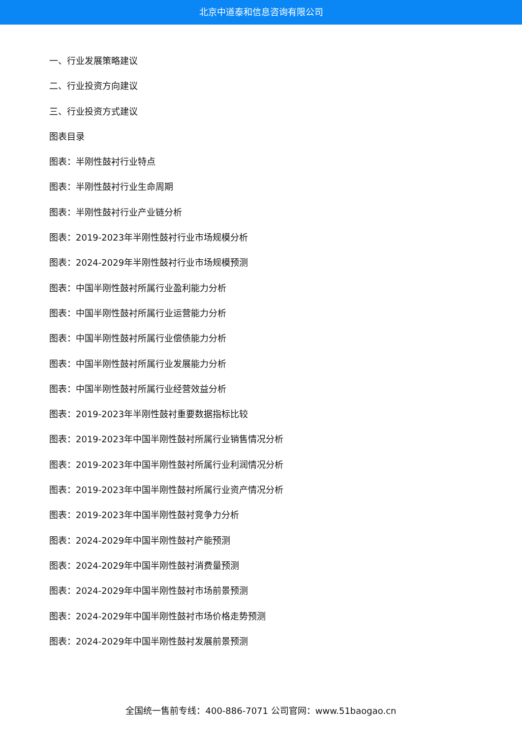北京中道泰和信息咨询有限公司
一、行业发展策略建议
二、行业投资方向建议
三、行业投资方式建议
图表目录
图表：半刚性鼓衬行业特点
图表：半刚性鼓衬行业生命周期
图表：半刚性鼓衬行业产业链分析
图表：2019-2023年半刚性鼓衬行业市场规模分析
图表：2024-2029年半刚性鼓衬行业市场规模预测
图表：中国半刚性鼓衬所属行业盈利能力分析
图表：中国半刚性鼓衬所属行业运营能力分析
图表：中国半刚性鼓衬所属行业偿债能力分析
图表：中国半刚性鼓衬所属行业发展能力分析
图表：中国半刚性鼓衬所属行业经营效益分析
图表：2019-2023年半刚性鼓衬重要数据指标比较
图表：2019-2023年中国半刚性鼓衬所属行业销售情况分析
图表：2019-2023年中国半刚性鼓衬所属行业利润情况分析
图表：2019-2023年中国半刚性鼓衬所属行业资产情况分析
图表：2019-2023年中国半刚性鼓衬竞争力分析
图表：2024-2029年中国半刚性鼓衬产能预测
图表：2024-2029年中国半刚性鼓衬消费量预测
图表：2024-2029年中国半刚性鼓衬市场前景预测
图表：2024-2029年中国半刚性鼓衬市场价格走势预测
图表：2024-2029年中国半刚性鼓衬发展前景预测
全国统一售前专线：400-886-7071 公司官网：www.51baogao.cn